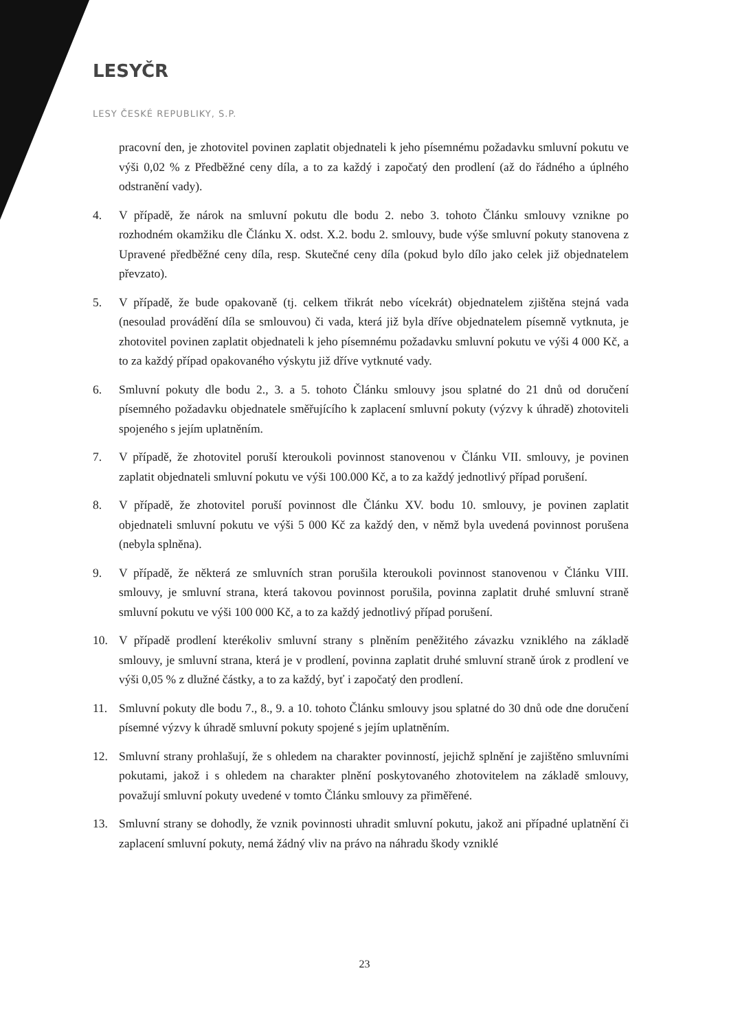LESYČR
LESY ČESKÉ REPUBLIKY, S.P.
pracovní den, je zhotovitel povinen zaplatit objednateli k jeho písemnému požadavku smluvní pokutu ve výši 0,02 % z Předběžné ceny díla, a to za každý i započatý den prodlení (až do řádného a úplného odstranění vady).
4. V případě, že nárok na smluvní pokutu dle bodu 2. nebo 3. tohoto Článku smlouvy vznikne po rozhodném okamžiku dle Článku X. odst. X.2. bodu 2. smlouvy, bude výše smluvní pokuty stanovena z Upravené předběžné ceny díla, resp. Skutečné ceny díla (pokud bylo dílo jako celek již objednatelem převzato).
5. V případě, že bude opakovaně (tj. celkem třikrát nebo vícekrát) objednatelem zjištěna stejná vada (nesoulad provádění díla se smlouvou) či vada, která již byla dříve objednatelem písemně vytknuta, je zhotovitel povinen zaplatit objednateli k jeho písemnému požadavku smluvní pokutu ve výši 4 000 Kč, a to za každý případ opakovaného výskytu již dříve vytknuté vady.
6. Smluvní pokuty dle bodu 2., 3. a 5. tohoto Článku smlouvy jsou splatné do 21 dnů od doručení písemného požadavku objednatele směřujícího k zaplacení smluvní pokuty (výzvy k úhradě) zhotoviteli spojeného s jejím uplatněním.
7. V případě, že zhotovitel poruší kteroukoli povinnost stanovenou v Článku VII. smlouvy, je povinen zaplatit objednateli smluvní pokutu ve výši 100.000 Kč, a to za každý jednotlivý případ porušení.
8. V případě, že zhotovitel poruší povinnost dle Článku XV. bodu 10. smlouvy, je povinen zaplatit objednateli smluvní pokutu ve výši 5 000 Kč za každý den, v němž byla uvedená povinnost porušena (nebyla splněna).
9. V případě, že některá ze smluvních stran porušila kteroukoli povinnost stanovenou v Článku VIII. smlouvy, je smluvní strana, která takovou povinnost porušila, povinna zaplatit druhé smluvní straně smluvní pokutu ve výši 100 000 Kč, a to za každý jednotlivý případ porušení.
10. V případě prodlení kterékoliv smluvní strany s plněním peněžitého závazku vzniklého na základě smlouvy, je smluvní strana, která je v prodlení, povinna zaplatit druhé smluvní straně úrok z prodlení ve výši 0,05 % z dlužné částky, a to za každý, byť i započatý den prodlení.
11. Smluvní pokuty dle bodu 7., 8., 9. a 10. tohoto Článku smlouvy jsou splatné do 30 dnů ode dne doručení písemné výzvy k úhradě smluvní pokuty spojené s jejím uplatněním.
12. Smluvní strany prohlašují, že s ohledem na charakter povinností, jejichž splnění je zajištěno smluvními pokutami, jakož i s ohledem na charakter plnění poskytovaného zhotovitelem na základě smlouvy, považují smluvní pokuty uvedené v tomto Článku smlouvy za přiměřené.
13. Smluvní strany se dohodly, že vznik povinnosti uhradit smluvní pokutu, jakož ani případné uplatnění či zaplacení smluvní pokuty, nemá žádný vliv na právo na náhradu škody vzniklé
23